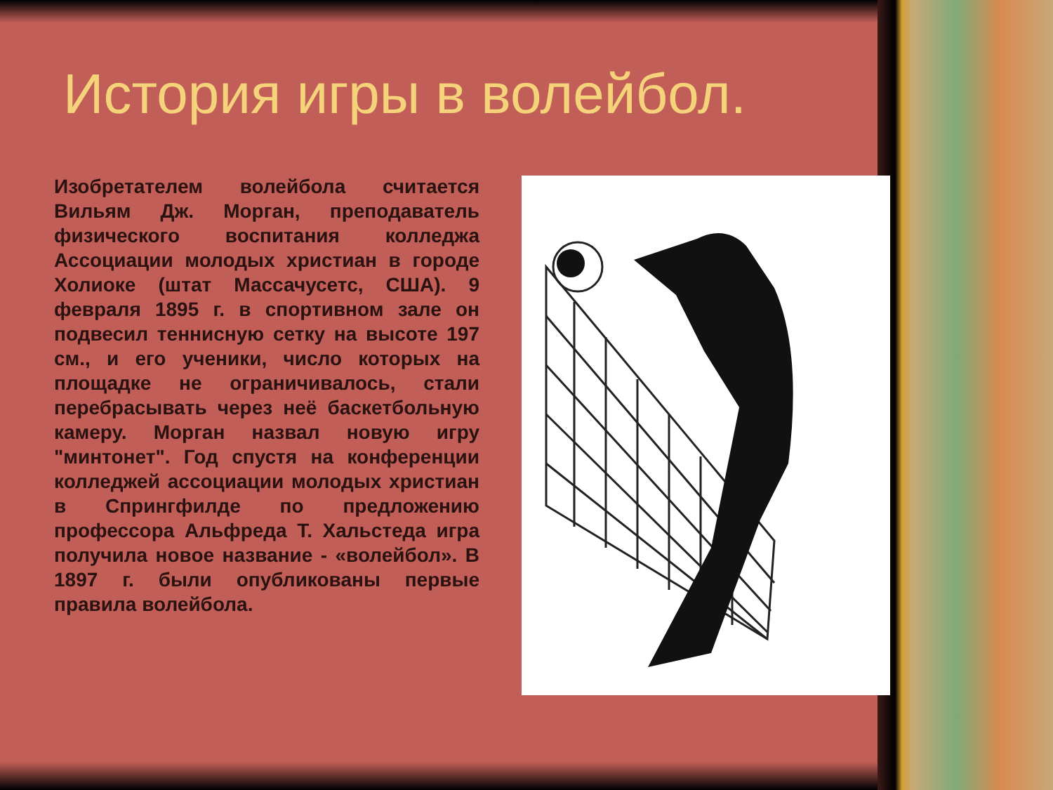История игры в волейбол.
Изобретателем волейбола считается Вильям Дж. Морган, преподаватель физического воспитания колледжа Ассоциации молодых христиан в городе Холиоке (штат Массачусетс, США). 9 февраля 1895 г. в спортивном зале он подвесил теннисную сетку на высоте 197 см., и его ученики, число которых на площадке не ограничивалось, стали перебрасывать через неё баскетбольную камеру. Морган назвал новую игру "минтонет". Год спустя на конференции колледжей ассоциации молодых христиан в Спрингфилде по предложению профессора Альфреда Т. Хальстеда игра получила новое название - «волейбол». В 1897 г. были опубликованы первые правила волейбола.